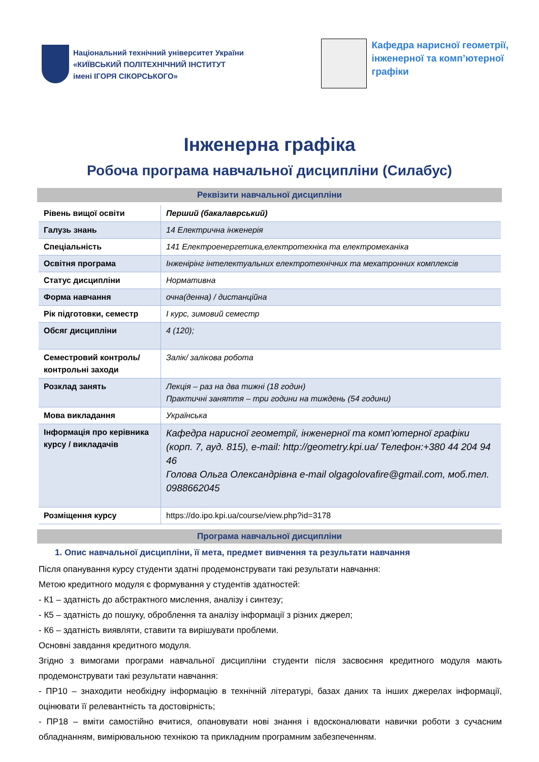Національний технічний університет України
«КИЇВСЬКИЙ ПОЛІТЕХНІЧНИЙ ІНСТИТУТ
імені ІГОРЯ СІКОРСЬКОГО»
Кафедра нарисної геометрії,
інженерної та комп’ютерної
графіки
Інженерна графіка
Робоча програма навчальної дисципліни (Силабус)
Реквізити навчальної дисципліни
| Рівень вищої освіти | Перший (бакалаврський) |
| Галузь знань | 14 Електрична інженерія |
| Спеціальність | 141 Електроенергетика,електротехніка та електромеханіка |
| Освітня програма | Інженірінг інтелектуальних електротехнічних та мехатронних комплексів |
| Статус дисципліни | Нормативна |
| Форма навчання | очна(денна) / дистанційна |
| Рік підготовки, семестр | І курс, зимовий семестр |
| Обсяг дисципліни | 4 (120); |
| Семестровий контроль/ контрольні заходи | Залік/ залікова робота |
| Розклад занять | Лекція – раз на два тижні (18 годин) Практичні заняття – три години на тиждень (54 години) |
| Мова викладання | Українська |
| Інформація про керівника курсу / викладачів | Кафедра нарисної геометрії, інженерної та комп’ютерної графіки (корп. 7, ауд. 815), e-mail: http://geometry.kpi.ua/ Телефон:+380 44 204 94 46 Голова Ольга Олександрівна e-mail olgagolovafire@gmail.com, моб.тел. 0988662045 |
| Розміщення курсу | https://do.ipo.kpi.ua/course/view.php?id=3178 |
Програма навчальної дисципліни
1. Опис навчальної дисципліни, її мета, предмет вивчення та результати навчання
Після опанування курсу студенти здатні продемонструвати такі результати навчання:
Метою кредитного модуля є формування у студентів здатностей:
- К1 – здатність до абстрактного мислення, аналізу і синтезу;
- К5 – здатність до пошуку, оброблення та аналізу інформації з різних джерел;
- К6 – здатність виявляти, ставити та вирішувати проблеми.
Основні завдання кредитного модуля.
Згідно з вимогами програми навчальної дисципліни студенти після засвоєння кредитного модуля мають продемонструвати такі результати навчання:
- ПР10 – знаходити необхідну інформацію в технічній літературі, базах даних та інших джерелах інформації, оцінювати її релевантність та достовірність;
- ПР18 – вміти самостійно вчитися, опановувати нові знання і вдосконалювати навички роботи з сучасним обладнанням, вимірювальною технікою та прикладним програмним забезпеченням.